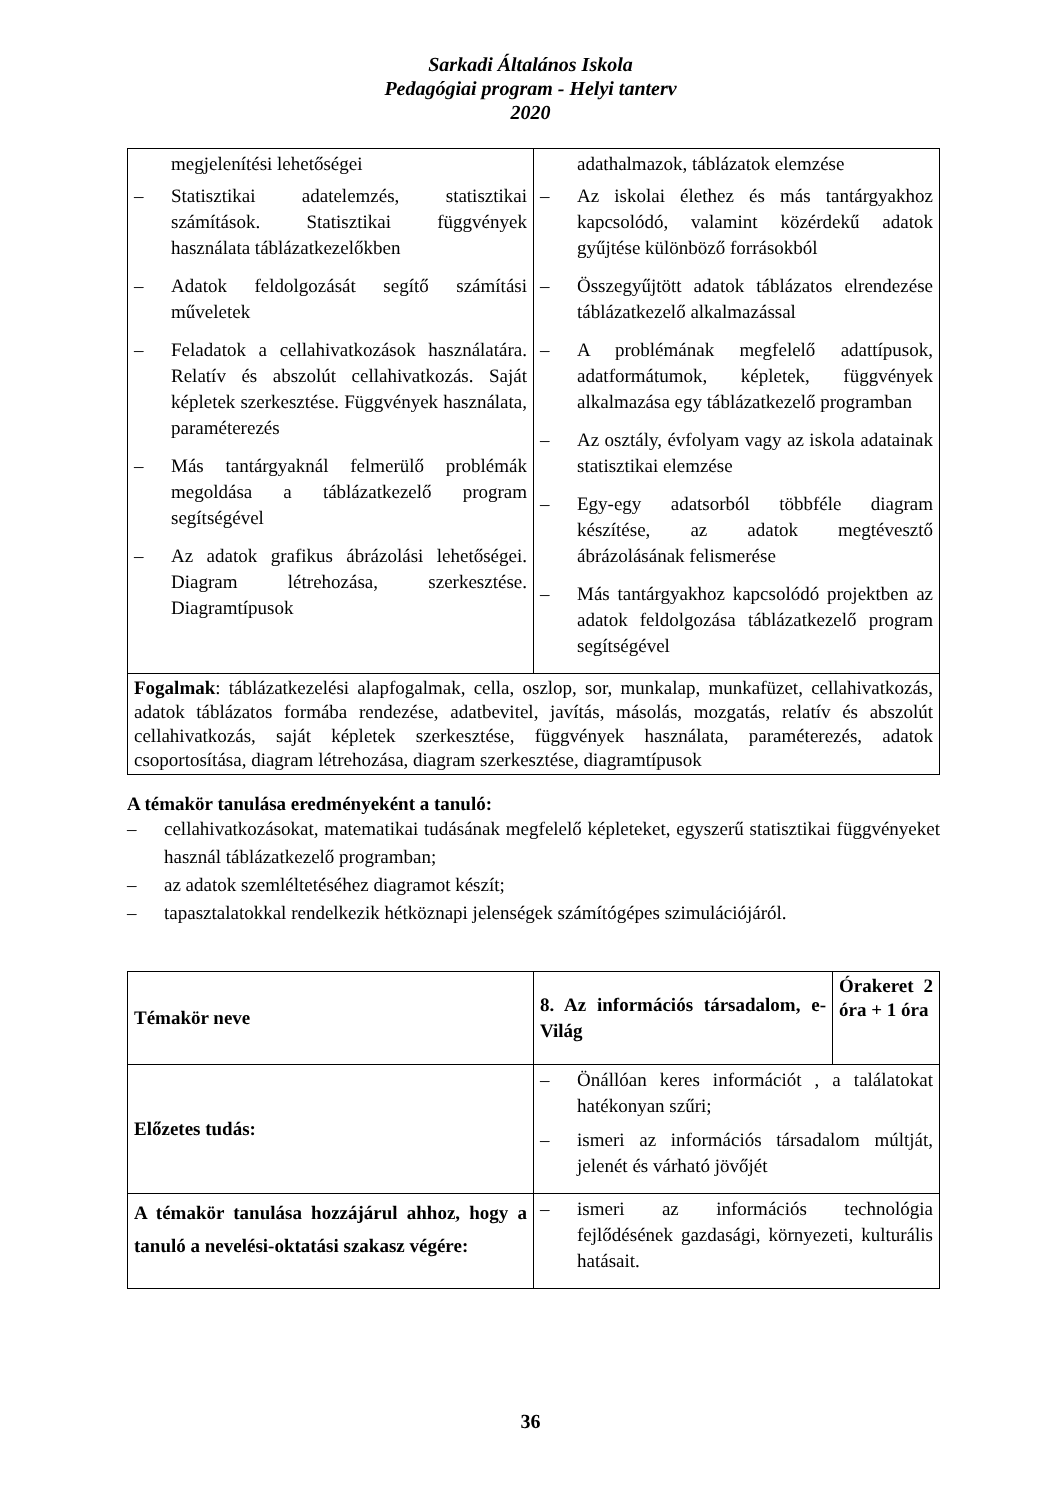Sarkadi Általános Iskola
Pedagógiai program - Helyi tanterv
2020
| megjelenítési lehetőségei – Statisztikai adatelemzés, statisztikai számítások. Statisztikai függvények használata táblázatkezelőkben – Adatok feldolgozását segítő számítási műveletek – Feladatok a cellahivatkozások használatára. Relatív és abszolút cellahivatkozás. Saját képletek szerkesztése. Függvények használata, paraméterezés – Más tantárgyaknál felmerülő problémák megoldása a táblázatkezelő program segítségével – Az adatok grafikus ábrázolási lehetőségei. Diagram létrehozása, szerkesztése. Diagramtípusok | adathalmazok, táblázatok elemzése – Az iskolai élethez és más tantárgyakhoz kapcsolódó, valamint közérdekű adatok gyűjtése különböző forrásokból – Összegyűjtött adatok táblázatos elrendezése táblázatkezelő alkalmazással – A problémának megfelelő adattípusok, adatformátumok, képletek, függvények alkalmazása egy táblázatkezelő programban – Az osztály, évfolyam vagy az iskola adatainak statisztikai elemzése – Egy-egy adatsorból többféle diagram készítése, az adatok megtévesztő ábrázolásának felismerése – Más tantárgyakhoz kapcsolódó projektben az adatok feldolgozása táblázatkezelő program segítségével |
| Fogalmak : táblázatkezelési alapfogalmak, cella, oszlop, sor, munkalap, munkafüzet, cellahivatkozás, adatok táblázatos formába rendezése, adatbevitel, javítás, másolás, mozgatás, relatív és abszolút cellahivatkozás, saját képletek szerkesztése, függvények használata, paraméterezés, adatok csoportosítása, diagram létrehozása, diagram szerkesztése, diagramtípusok | |
A témakör tanulása eredményeként a tanuló:
– cellahivatkozásokat, matematikai tudásának megfelelő képleteket, egyszerű statisztikai függvényeket használ táblázatkezelő programban;
– az adatok szemléltetéséhez diagramot készít;
– tapasztalatokkal rendelkezik hétköznapi jelenségek számítógépes szimulációjáról.
| Témakör neve | 8. Az információs társadalom, e-Világ | Órakeret 2 óra + 1 óra |
| Előzetes tudás: | – Önállóan keres információt , a találatokat hatékonyan szűri; – ismeri az információs társadalom múltját, jelenét és várható jövőjét | |
| A témakör tanulása hozzájárul ahhoz, hogy a tanuló a nevelési-oktatási szakasz végére: | – ismeri az információs technológia fejlődésének gazdasági, környezeti, kulturális hatásait. | |
36